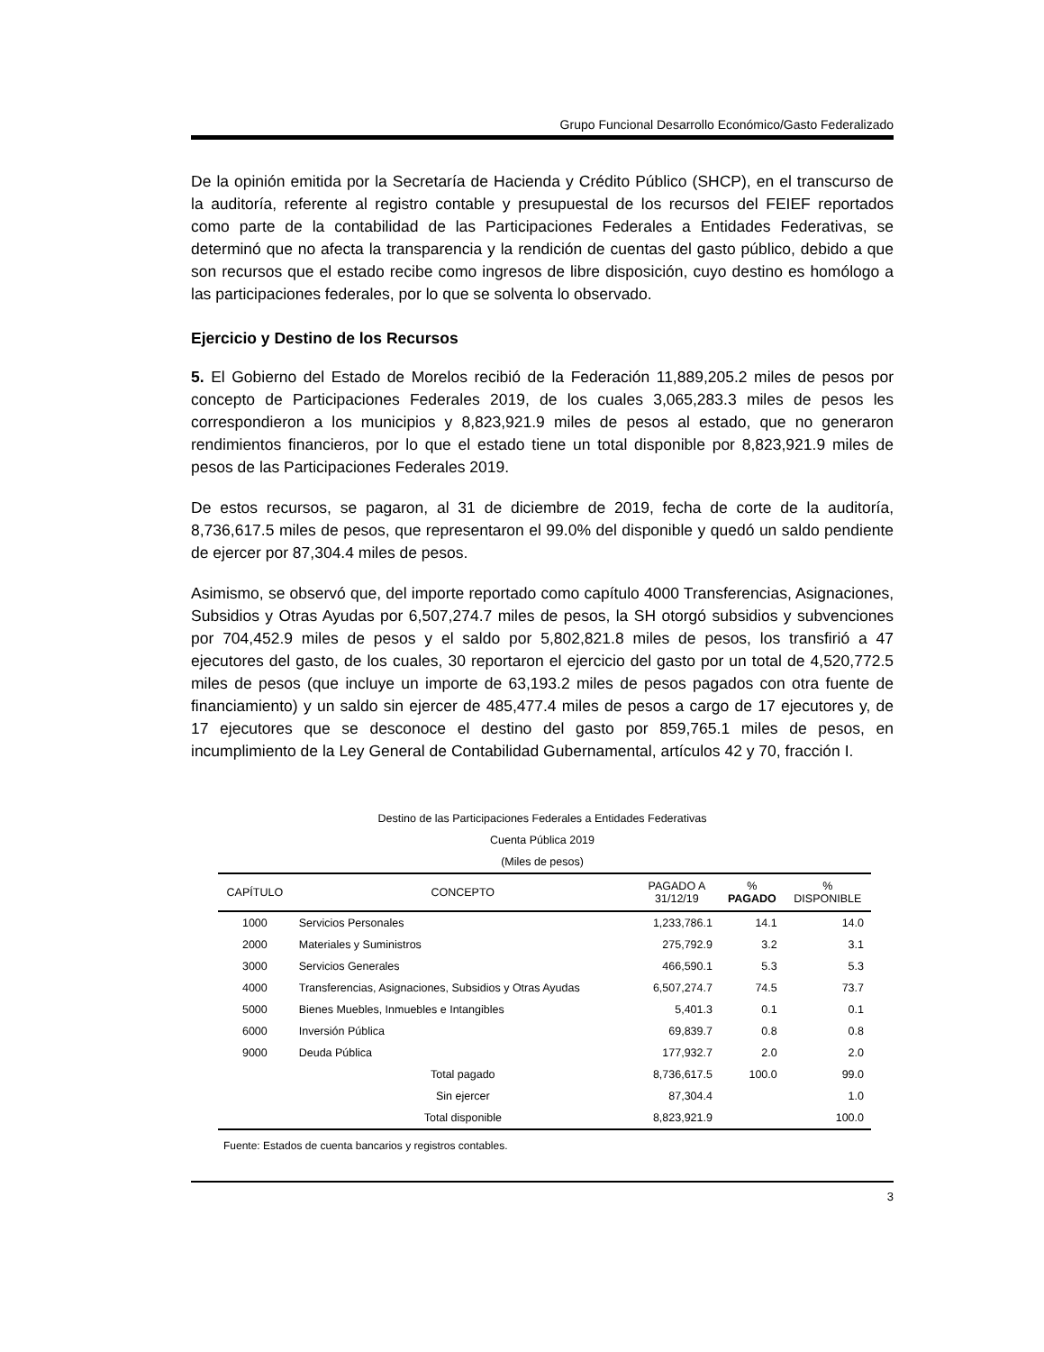Grupo Funcional Desarrollo Económico/Gasto Federalizado
De la opinión emitida por la Secretaría de Hacienda y Crédito Público (SHCP), en el transcurso de la auditoría, referente al registro contable y presupuestal de los recursos del FEIEF reportados como parte de la contabilidad de las Participaciones Federales a Entidades Federativas, se determinó que no afecta la transparencia y la rendición de cuentas del gasto público, debido a que son recursos que el estado recibe como ingresos de libre disposición, cuyo destino es homólogo a las participaciones federales, por lo que se solventa lo observado.
Ejercicio y Destino de los Recursos
5. El Gobierno del Estado de Morelos recibió de la Federación 11,889,205.2 miles de pesos por concepto de Participaciones Federales 2019, de los cuales 3,065,283.3 miles de pesos les correspondieron a los municipios y 8,823,921.9 miles de pesos al estado, que no generaron rendimientos financieros, por lo que el estado tiene un total disponible por 8,823,921.9 miles de pesos de las Participaciones Federales 2019.
De estos recursos, se pagaron, al 31 de diciembre de 2019, fecha de corte de la auditoría, 8,736,617.5 miles de pesos, que representaron el 99.0% del disponible y quedó un saldo pendiente de ejercer por 87,304.4 miles de pesos.
Asimismo, se observó que, del importe reportado como capítulo 4000 Transferencias, Asignaciones, Subsidios y Otras Ayudas por 6,507,274.7 miles de pesos, la SH otorgó subsidios y subvenciones por 704,452.9 miles de pesos y el saldo por 5,802,821.8 miles de pesos, los transfirió a 47 ejecutores del gasto, de los cuales, 30 reportaron el ejercicio del gasto por un total de 4,520,772.5 miles de pesos (que incluye un importe de 63,193.2 miles de pesos pagados con otra fuente de financiamiento) y un saldo sin ejercer de 485,477.4 miles de pesos a cargo de 17 ejecutores y, de 17 ejecutores que se desconoce el destino del gasto por 859,765.1 miles de pesos, en incumplimiento de la Ley General de Contabilidad Gubernamental, artículos 42 y 70, fracción I.
Destino de las Participaciones Federales a Entidades Federativas
Cuenta Pública 2019
(Miles de pesos)
| CAPÍTULO | CONCEPTO | PAGADO A 31/12/19 | % PAGADO | % DISPONIBLE |
| --- | --- | --- | --- | --- |
| 1000 | Servicios Personales | 1,233,786.1 | 14.1 | 14.0 |
| 2000 | Materiales y Suministros | 275,792.9 | 3.2 | 3.1 |
| 3000 | Servicios Generales | 466,590.1 | 5.3 | 5.3 |
| 4000 | Transferencias, Asignaciones, Subsidios y Otras Ayudas | 6,507,274.7 | 74.5 | 73.7 |
| 5000 | Bienes Muebles, Inmuebles e Intangibles | 5,401.3 | 0.1 | 0.1 |
| 6000 | Inversión Pública | 69,839.7 | 0.8 | 0.8 |
| 9000 | Deuda Pública | 177,932.7 | 2.0 | 2.0 |
| | Total pagado | 8,736,617.5 | 100.0 | 99.0 |
| | Sin ejercer | 87,304.4 | | 1.0 |
| | Total disponible | 8,823,921.9 | | 100.0 |
Fuente: Estados de cuenta bancarios y registros contables.
3